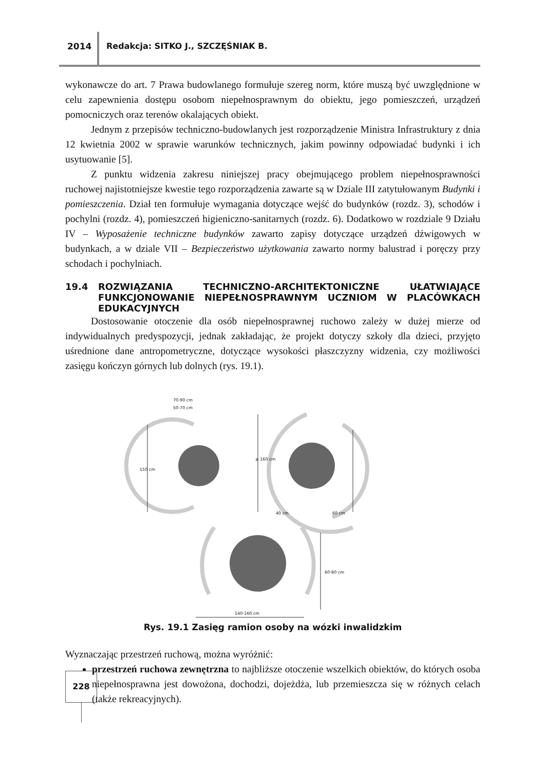2014
Redakcja: SITKO J., SZCZĘŚNIAK B.
wykonawcze do art. 7 Prawa budowlanego formułuje szereg norm, które muszą być uwzględnione w celu zapewnienia dostępu osobom niepełnosprawnym do obiektu, jego pomieszczeń, urządzeń pomocniczych oraz terenów okalających obiekt.
Jednym z przepisów techniczno-budowlanych jest rozporządzenie Ministra Infrastruktury z dnia 12 kwietnia 2002 w sprawie warunków technicznych, jakim powinny odpowiadać budynki i ich usytuowanie [5].
Z punktu widzenia zakresu niniejszej pracy obejmującego problem niepełnosprawności ruchowej najistotniejsze kwestie tego rozporządzenia zawarte są w Dziale III zatytułowanym Budynki i pomieszczenia. Dział ten formułuje wymagania dotyczące wejść do budynków (rozdz. 3), schodów i pochylni (rozdz. 4), pomieszczeń higieniczno-sanitarnych (rozdz. 6). Dodatkowo w rozdziale 9 Działu IV – Wyposażenie techniczne budynków zawarto zapisy dotyczące urządzeń dźwigowych w budynkach, a w dziale VII – Bezpieczeństwo użytkowania zawarto normy balustrad i poręczy przy schodach i pochylniach.
19.4 ROZWIĄZANIA TECHNICZNO-ARCHITEKTONICZNE UŁATWIAJĄCE FUNKCJONOWANIE NIEPEŁNOSPRAWNYM UCZNIOM W PLACÓWKACH EDUKACYJNYCH
Dostosowanie otoczenie dla osób niepełnosprawnej ruchowo zależy w dużej mierze od indywidualnych predyspozycji, jednak zakładając, że projekt dotyczy szkoły dla dzieci, przyjęto uśrednione dane antropometryczne, dotyczące wysokości płaszczyzny widzenia, czy możliwości zasięgu kończyn górnych lub dolnych (rys. 19.1).
70-90 cm
50-70 cm
150 cm
≥ 160 cm
40 cm
60 cm
60-80 cm
140-160 cm
Rys. 19.1 Zasięg ramion osoby na wózki inwalidzkim
Wyznaczając przestrzeń ruchową, można wyróżnić:
przestrzeń ruchowa zewnętrzna to najbliższe otoczenie wszelkich obiektów, do których osoba niepełnosprawna jest dowożona, dochodzi, dojeżdża, lub przemieszcza się w różnych celach (także rekreacyjnych).
228